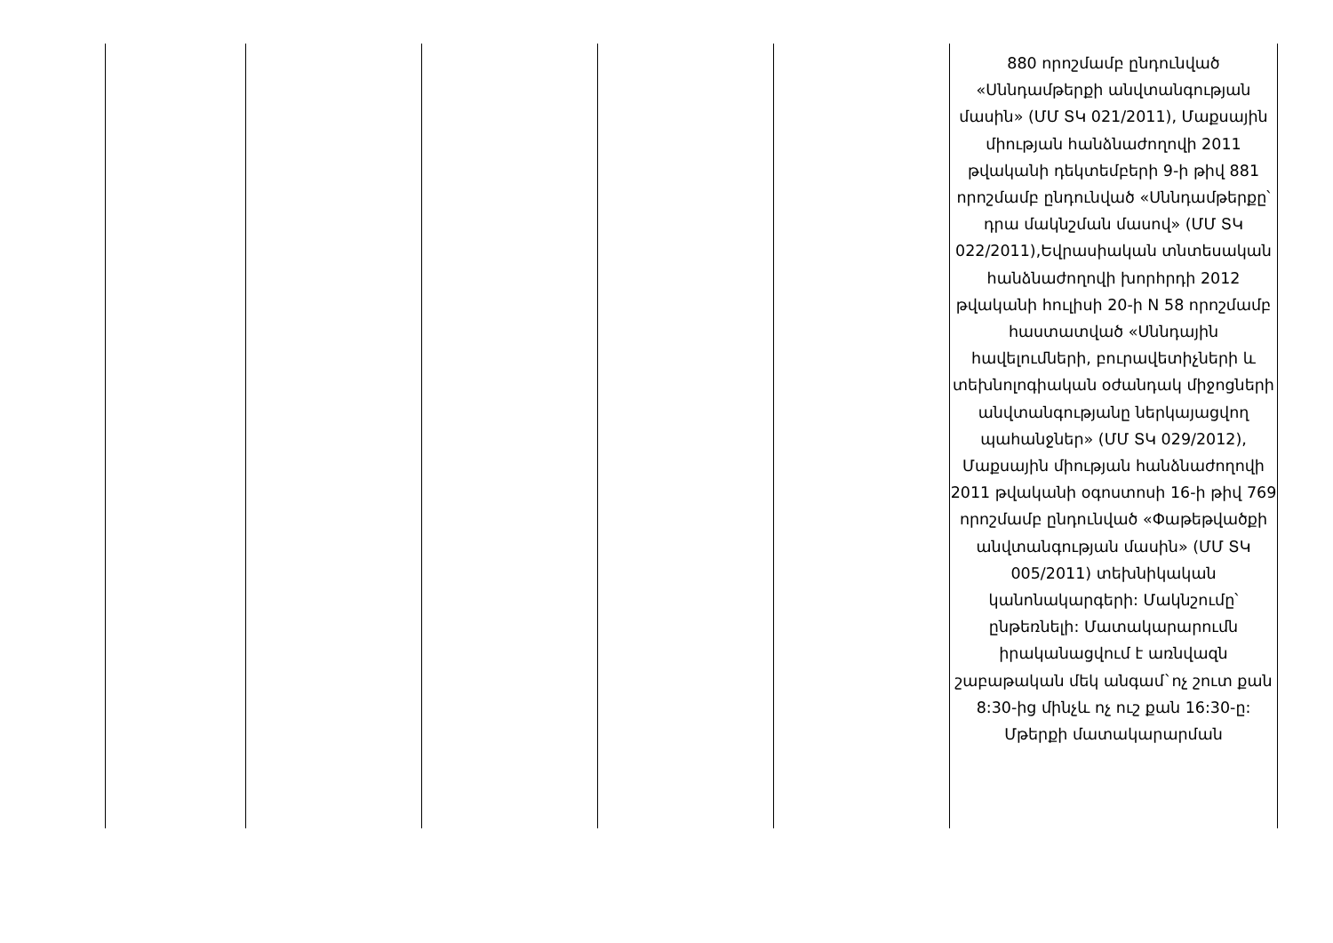| | | | | | 880 որոշմամբ ընդունված «Սննդամթերքի անվտանգության մասին» (ՄՄ ՏԿ 021/2011), Մաքսային միության հանձնաժողովի 2011 թվականի դեկտեմբերի 9-ի թիվ 881 որոշմամբ ընդունված «Սննդամթերքը՝ դրա մակնշման մասով» (ՄՄ ՏԿ 022/2011),Եվրասիական տնտեսական հանձնաժողովի խորհրդի 2012 թվականի հուլիսի 20-ի N 58 որոշմամբ հաստատված «Սննդային հավելումների, բուրավետիչների և տեխնոլոգիական օժանդակ միջոցների անվտանգությանը ներկայացվող պահանջներ» (ՄՄ ՏԿ 029/2012), Մաքսային միության հանձնաժողովի 2011 թվականի օգոստոսի 16-ի թիվ 769 որոշմամբ ընդունված «Փաթեթվածքի անվտանգության մասին» (ՄՄ ՏԿ 005/2011) տեխնիկական կանոնակարգերի: Մակնշումը՝ ընթեռնելի: Մատակարարումն իրականացվում է առնվազն շաբաթական մեկ անգամ`ոչ շուտ քան 8:30-ից մինչև ոչ ուշ քան 16:30-ը: Մթերքի մատակարարման |